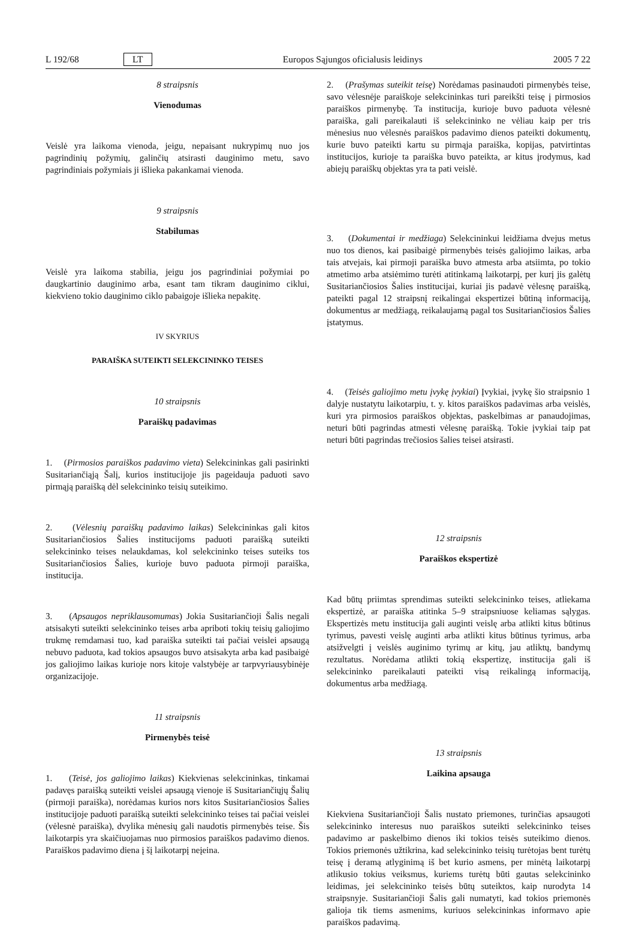L 192/68 LT Europos Sąjungos oficialusis leidinys 2005 7 22
8 straipsnis
Vienodumas
Veislė yra laikoma vienoda, jeigu, nepaisant nukrypimų nuo jos pagrindinių požymių, galinčių atsirasti dauginimo metu, savo pagrindiniais požymiais ji išlieka pakankamai vienoda.
9 straipsnis
Stabilumas
Veislė yra laikoma stabilia, jeigu jos pagrindiniai požymiai po daugkartinio dauginimo arba, esant tam tikram dauginimo ciklui, kiekvieno tokio dauginimo ciklo pabaigoje išlieka nepakitę.
IV SKYRIUS
PARAIŠKA SUTEIKTI SELEKCININKO TEISES
10 straipsnis
Paraiškų padavimas
1. (Pirmosios paraiškos padavimo vieta) Selekcininkas gali pasirinkti Susitariančiąją Šalį, kurios institucijoje jis pageidauja paduoti savo pirmąją paraišką dėl selekcininko teisių suteikimo.
2. (Vėlesnių paraiškų padavimo laikas) Selekcininkas gali kitos Susitariančiosios Šalies institucijoms paduoti paraišką suteikti selekcininko teises nelaukdamas, kol selekcininko teises suteiks tos Susitariančiosios Šalies, kurioje buvo paduota pirmoji paraiška, institucija.
3. (Apsaugos nepriklausomumas) Jokia Susitariančioji Šalis negali atsisakyti suteikti selekcininko teises arba apriboti tokių teisių galiojimo trukmę remdamasi tuo, kad paraiška suteikti tai pačiai veislei apsaugą nebuvo paduota, kad tokios apsaugos buvo atsisakyta arba kad pasibaigė jos galiojimo laikas kurioje nors kitoje valstybėje ar tarpvyriausybinėje organizacijoje.
11 straipsnis
Pirmenybės teisė
1. (Teisė, jos galiojimo laikas) Kiekvienas selekcininkas, tinkamai padavęs paraišką suteikti veislei apsaugą vienoje iš Susitariančiųjų Šalių (pirmoji paraiška), norėdamas kurios nors kitos Susitariančiosios Šalies institucijoje paduoti paraišką suteikti selekcininko teises tai pačiai veislei (vėlesnė paraiška), dvylika mėnesių gali naudotis pirmenybės teise. Šis laikotarpis yra skaičiuojamas nuo pirmosios paraiškos padavimo dienos. Paraiškos padavimo diena į šį laikotarpį neįeina.
2. (Prašymas suteikit teisę) Norėdamas pasinaudoti pirmenybės teise, savo vėlesnėje paraiškoje selekcininkas turi pareikšti teisę į pirmosios paraiškos pirmenybę. Ta institucija, kurioje buvo paduota vėlesnė paraiška, gali pareikalauti iš selekcininko ne vėliau kaip per tris mėnesius nuo vėlesnės paraiškos padavimo dienos pateikti dokumentų, kurie buvo pateikti kartu su pirmąja paraiška, kopijas, patvirtintas institucijos, kurioje ta paraiška buvo pateikta, ar kitus įrodymus, kad abiejų paraiškų objektas yra ta pati veislė.
3. (Dokumentai ir medžiaga) Selekcininkui leidžiama dvejus metus nuo tos dienos, kai pasibaigė pirmenybės teisės galiojimo laikas, arba tais atvejais, kai pirmoji paraiška buvo atmesta arba atsiimta, po tokio atmetimo arba atsiėmimo turėti atitinkamą laikotarpį, per kurį jis galėtų Susitariančiosios Šalies institucijai, kuriai jis padavė vėlesnę paraišką, pateikti pagal 12 straipsnį reikalingai ekspertizei būtiną informaciją, dokumentus ar medžiagą, reikalaujamą pagal tos Susitariančiosios Šalies įstatymus.
4. (Teisės galiojimo metu įvykę įvykiai) Įvykiai, įvykę šio straipsnio 1 dalyje nustatytu laikotarpiu, t. y. kitos paraiškos padavimas arba veislės, kuri yra pirmosios paraiškos objektas, paskelbimas ar panaudojimas, neturi būti pagrindas atmesti vėlesnę paraišką. Tokie įvykiai taip pat neturi būti pagrindas trečiosios šalies teisei atsirasti.
12 straipsnis
Paraiškos ekspertizė
Kad būtų priimtas sprendimas suteikti selekcininko teises, atliekama ekspertizė, ar paraiška atitinka 5–9 straipsniuose keliamas sąlygas. Ekspertizės metu institucija gali auginti veislę arba atlikti kitus būtinus tyrimus, pavesti veislę auginti arba atlikti kitus būtinus tyrimus, arba atsižvelgti į veislės auginimo tyrimų ar kitų, jau atliktų, bandymų rezultatus. Norėdama atlikti tokią ekspertizę, institucija gali iš selekcininko pareikalauti pateikti visą reikalingą informaciją, dokumentus arba medžiagą.
13 straipsnis
Laikina apsauga
Kiekviena Susitariančioji Šalis nustato priemones, turinčias apsaugoti selekcininko interesus nuo paraiškos suteikti selekcininko teises padavimo ar paskelbimo dienos iki tokios teisės suteikimo dienos. Tokios priemonės užtikrina, kad selekcininko teisių turėtojas bent turėtų teisę į deramą atlyginimą iš bet kurio asmens, per minėtą laikotarpį atlikusio tokius veiksmus, kuriems turėtų būti gautas selekcininko leidimas, jei selekcininko teisės būtų suteiktos, kaip nurodyta 14 straipsnyje. Susitariančioji Šalis gali numatyti, kad tokios priemonės galioja tik tiems asmenims, kuriuos selekcininkas informavo apie paraiškos padavimą.